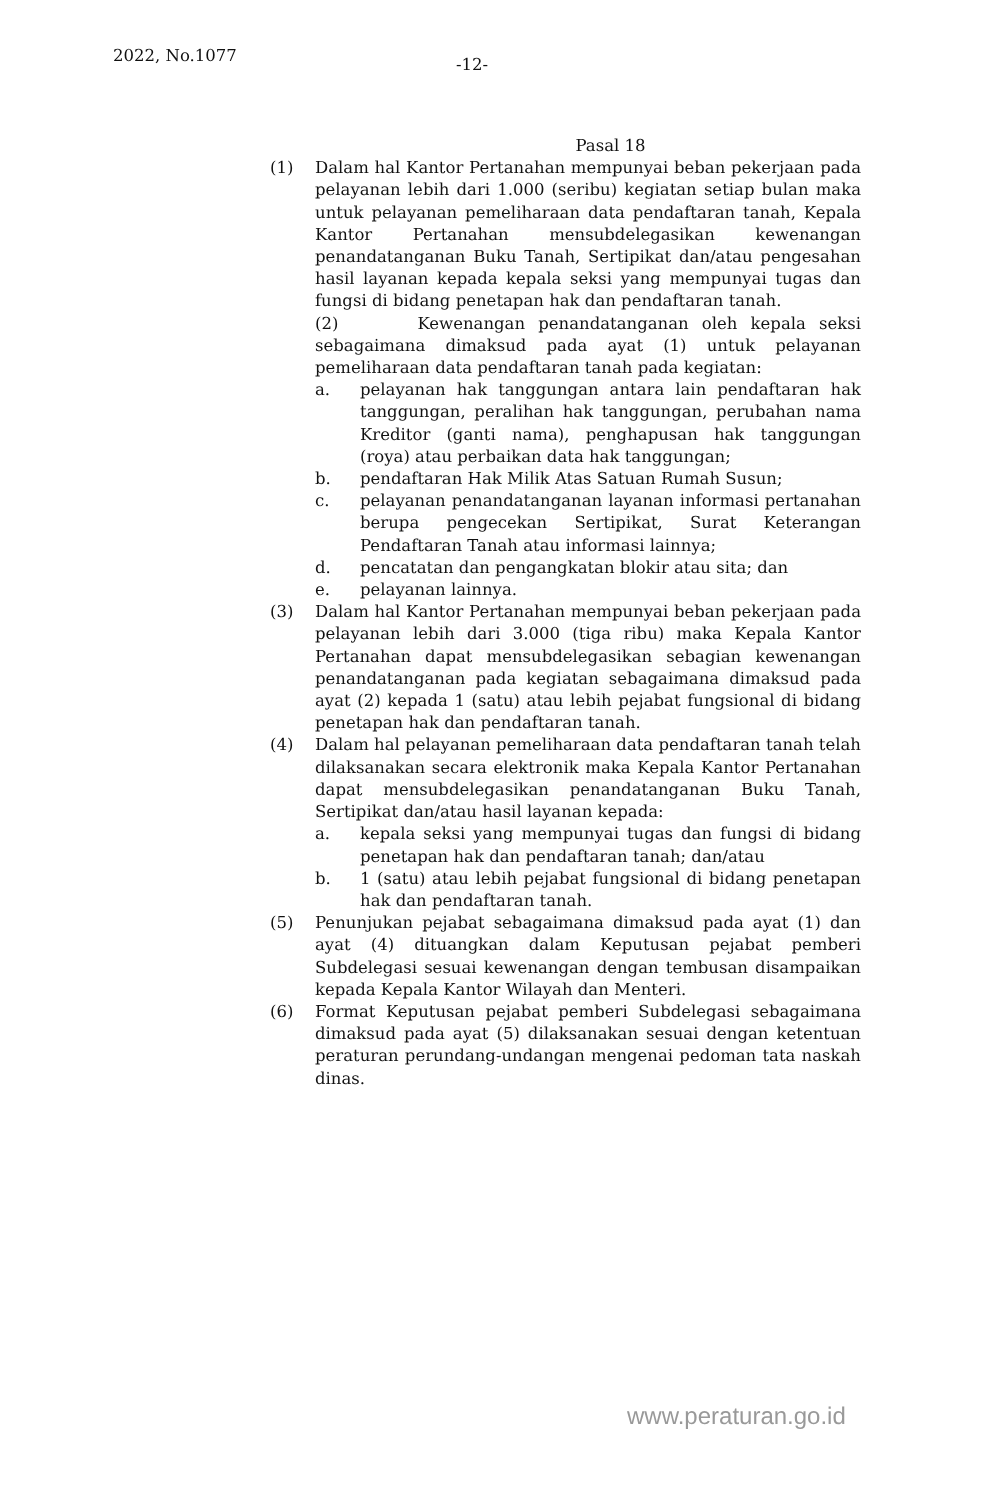2022, No.1077 -12-
Pasal 18
(1) Dalam hal Kantor Pertanahan mempunyai beban pekerjaan pada pelayanan lebih dari 1.000 (seribu) kegiatan setiap bulan maka untuk pelayanan pemeliharaan data pendaftaran tanah, Kepala Kantor Pertanahan mensubdelegasikan kewenangan penandatanganan Buku Tanah, Sertipikat dan/atau pengesahan hasil layanan kepada kepala seksi yang mempunyai tugas dan fungsi di bidang penetapan hak dan pendaftaran tanah.
(2) Kewenangan penandatanganan oleh kepala seksi sebagaimana dimaksud pada ayat (1) untuk pelayanan pemeliharaan data pendaftaran tanah pada kegiatan:
a. pelayanan hak tanggungan antara lain pendaftaran hak tanggungan, peralihan hak tanggungan, perubahan nama Kreditor (ganti nama), penghapusan hak tanggungan (roya) atau perbaikan data hak tanggungan;
b. pendaftaran Hak Milik Atas Satuan Rumah Susun;
c. pelayanan penandatanganan layanan informasi pertanahan berupa pengecekan Sertipikat, Surat Keterangan Pendaftaran Tanah atau informasi lainnya;
d. pencatatan dan pengangkatan blokir atau sita; dan
e. pelayanan lainnya.
(3) Dalam hal Kantor Pertanahan mempunyai beban pekerjaan pada pelayanan lebih dari 3.000 (tiga ribu) maka Kepala Kantor Pertanahan dapat mensubdelegasikan sebagian kewenangan penandatanganan pada kegiatan sebagaimana dimaksud pada ayat (2) kepada 1 (satu) atau lebih pejabat fungsional di bidang penetapan hak dan pendaftaran tanah.
(4) Dalam hal pelayanan pemeliharaan data pendaftaran tanah telah dilaksanakan secara elektronik maka Kepala Kantor Pertanahan dapat mensubdelegasikan penandatanganan Buku Tanah, Sertipikat dan/atau hasil layanan kepada:
a. kepala seksi yang mempunyai tugas dan fungsi di bidang penetapan hak dan pendaftaran tanah; dan/atau
b. 1 (satu) atau lebih pejabat fungsional di bidang penetapan hak dan pendaftaran tanah.
(5) Penunjukan pejabat sebagaimana dimaksud pada ayat (1) dan ayat (4) dituangkan dalam Keputusan pejabat pemberi Subdelegasi sesuai kewenangan dengan tembusan disampaikan kepada Kepala Kantor Wilayah dan Menteri.
(6) Format Keputusan pejabat pemberi Subdelegasi sebagaimana dimaksud pada ayat (5) dilaksanakan sesuai dengan ketentuan peraturan perundang-undangan mengenai pedoman tata naskah dinas.
www.peraturan.go.id